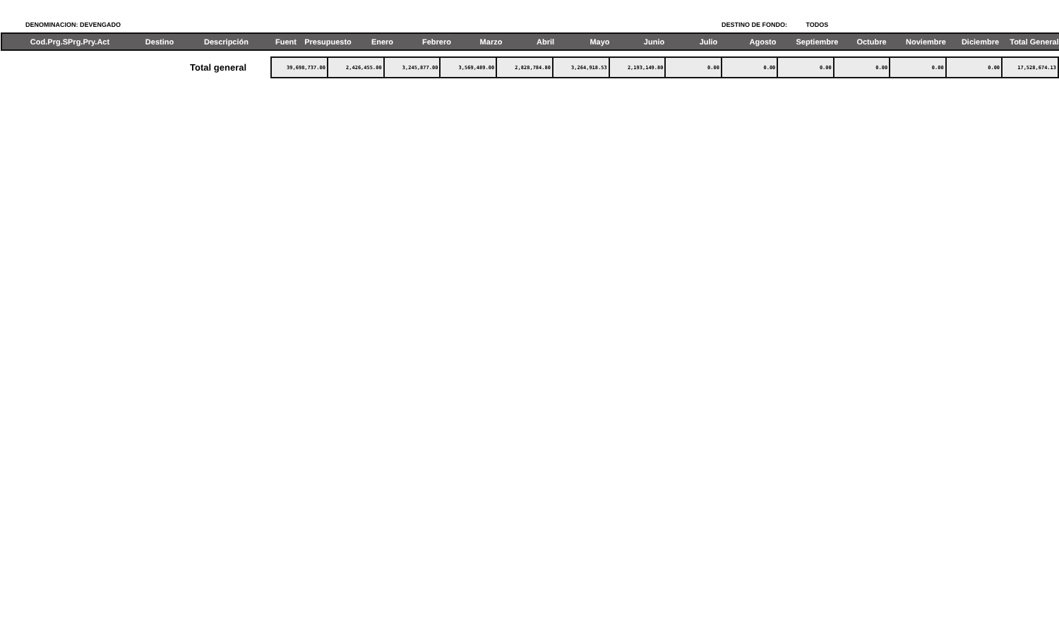DENOMINACION: DEVENGADO DESTINO DE FONDO: TODOS
| Cod.Prg.SPrg.Pry.Act | Destino | Descripción | Fuent | Presupuesto | Enero | Febrero | Marzo | Abril | Mayo | Junio | Julio | Agosto | Septiembre | Octubre | Noviembre | Diciembre | Total General |
| --- | --- | --- | --- | --- | --- | --- | --- | --- | --- | --- | --- | --- | --- | --- | --- | --- | --- |
| Total general | 39,698,737.00 | 2,426,455.00 | 3,245,877.00 | 3,569,489.00 | 2,828,784.80 | 3,264,918.53 | 2,193,149.80 | 0.00 | 0.00 | 0.00 | 0.00 | 0.00 | 0.00 | 17,528,674.13 |